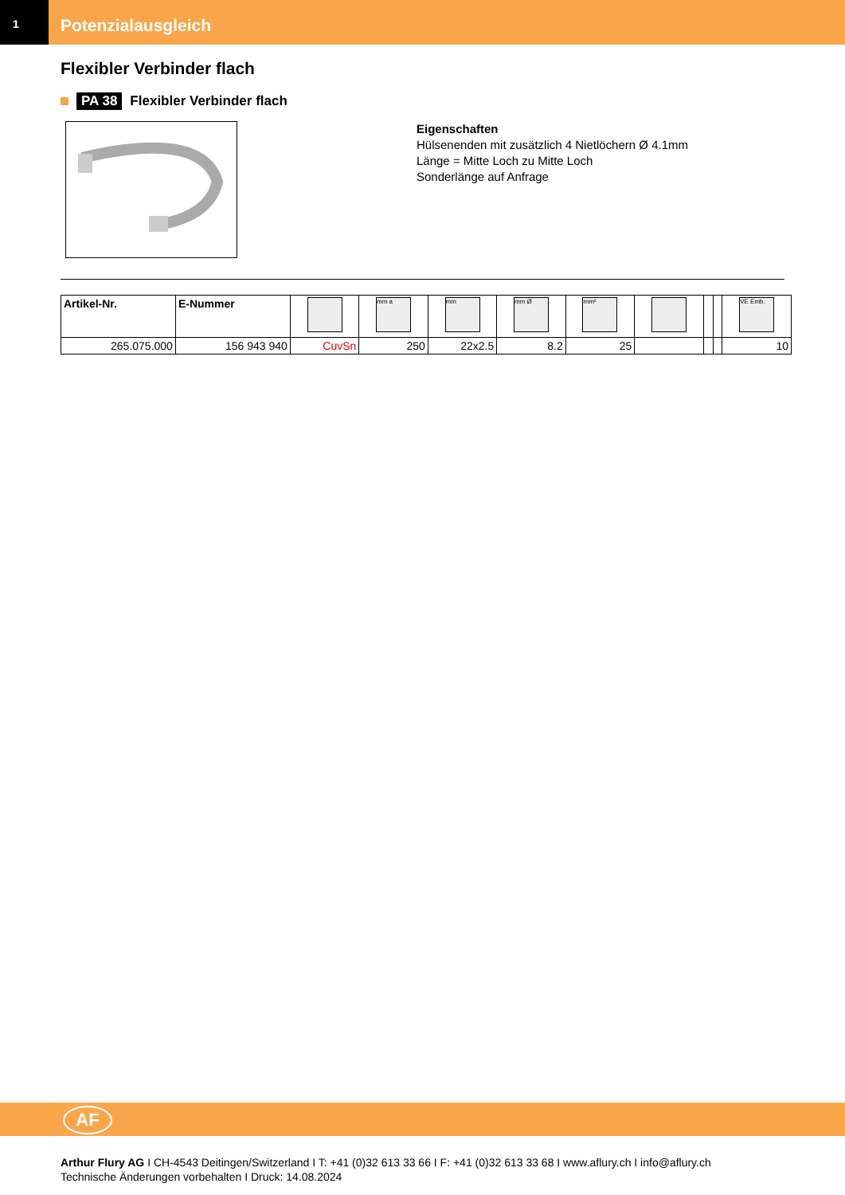1
Potenzialausgleich
Flexibler Verbinder flach
PA 38 Flexibler Verbinder flach
Eigenschaften
Hülsenenden mit zusätzlich 4 Nietlöchern Ø 4.1mm
Länge = Mitte Loch zu Mitte Loch
Sonderlänge auf Anfrage
| Artikel-Nr. | E-Nummer | | mm a | mm | mm Ø | mm² | | | | VE Emb. |
| --- | --- | --- | --- | --- | --- | --- | --- | --- | --- | --- |
| 265.075.000 | 156 943 940 | CuvSn | 250 | 22x2.5 | 8.2 | 25 | | | | 10 |
AF
Arthur Flury AG I CH-4543 Deitingen/Switzerland I T: +41 (0)32 613 33 66 I F: +41 (0)32 613 33 68 I www.aflury.ch I info@aflury.ch
Technische Änderungen vorbehalten I Druck: 14.08.2024